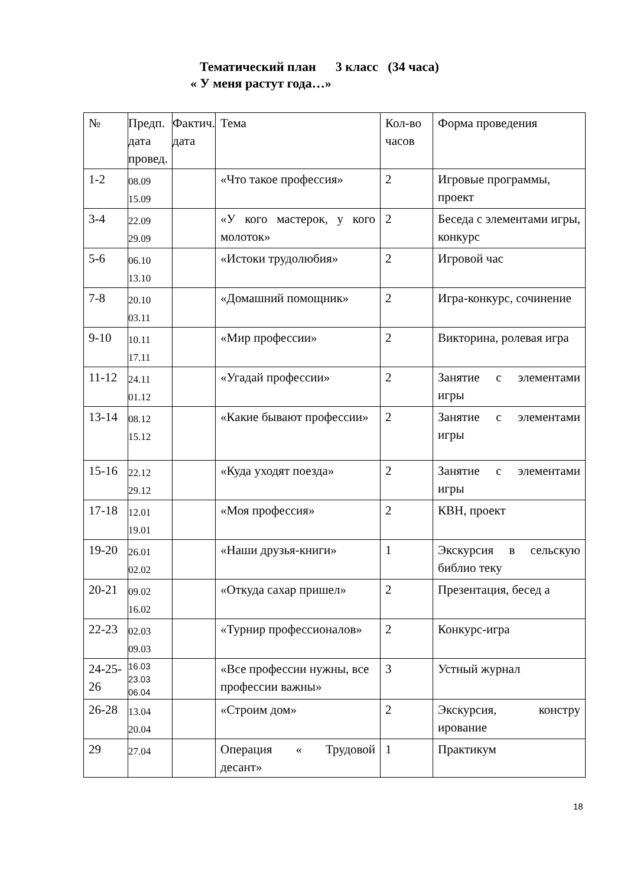Тематический план 3 класс (34 часа)
« У меня растут года…»
| № | Предп. дата провед. | Фактич. дата | Тема | Кол-во часов | Форма проведения |
| 1-2 | 08.09 15.09 | | «Что такое профессия» | 2 | Игровые программы, проект |
| 3-4 | 22.09 29.09 | | «У кого мастерок, у кого молоток» | 2 | Беседа с элементами игры, конкурс |
| 5-6 | 06.10 13.10 | | «Истоки трудолюбия» | 2 | Игровой час |
| 7-8 | 20.10 03.11 | | «Домашний помощник» | 2 | Игра-конкурс, сочинение |
| 9-10 | 10.11 17.11 | | «Мир профессии» | 2 | Викторина, ролевая игра |
| 11-12 | 24.11 01.12 | | «Угадай профессии» | 2 | Занятие с элементами игры |
| 13-14 | 08.12 15.12 | | «Какие бывают профессии» | 2 | Занятие с элементами игры |
| 15-16 | 22.12 29.12 | | «Куда уходят поезда» | 2 | Занятие с элементами игры |
| 17-18 | 12.01 19.01 | | «Моя профессия» | 2 | КВН, проект |
| 19-20 | 26.01 02.02 | | «Наши друзья-книги» | 1 | Экскурсия в сельскую библио теку |
| 20-21 | 09.02 16.02 | | «Откуда сахар пришел» | 2 | Презентация, бесед а |
| 22-23 | 02.03 09.03 | | «Турнир профессионалов» | 2 | Конкурс-игра |
| 24-25-26 | 16.03 23.03 06.04 | | «Все профессии нужны, все профессии важны» | 3 | Устный журнал |
| 26-28 | 13.04 20.04 | | «Строим дом» | 2 | Экскурсия, констру ирование |
| 29 | 27.04 | | Операция « Трудовой десант» | 1 | Практикум |
18